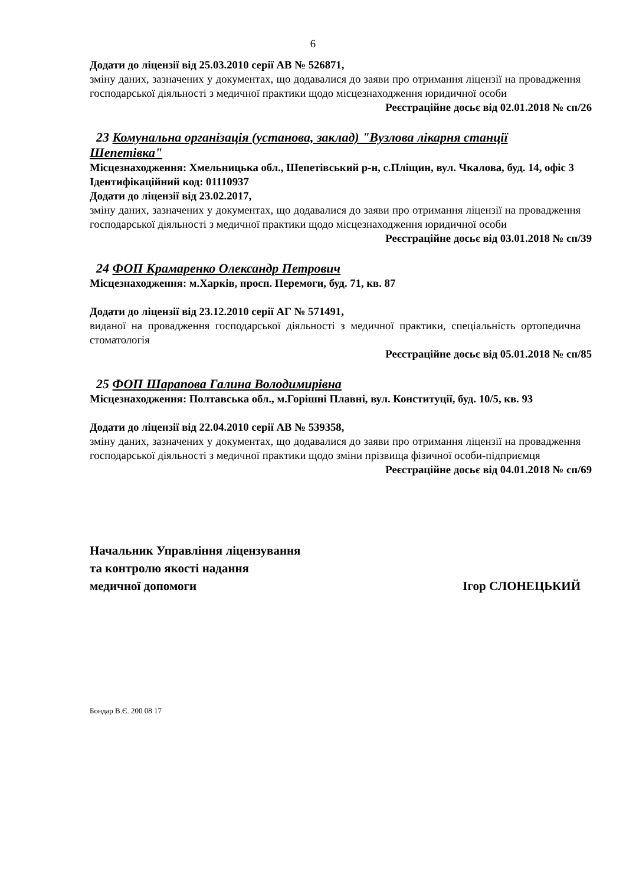6
Додати до ліцензії від 25.03.2010 серії АВ № 526871,
зміну даних, зазначених у документах, що додавалися до заяви про отримання ліцензії на провадження господарської діяльності з медичної практики щодо місцезнаходження юридичної особи
Реєстраційне досьє від 02.01.2018 № сп/26
23 Комунальна організація (установа, заклад) "Вузлова лікарня станції Шепетівка"
Місцезнаходження: Хмельницька обл., Шепетівський р-н, с.Пліщин, вул. Чкалова, буд. 14, офіс 3
Ідентифікаційний код: 01110937
Додати до ліцензії від 23.02.2017,
зміну даних, зазначених у документах, що додавалися до заяви про отримання ліцензії на провадження господарської діяльності з медичної практики щодо місцезнаходження юридичної особи
Реєстраційне досьє від 03.01.2018 № сп/39
24 ФОП Крамаренко Олександр Петрович
Місцезнаходження: м.Харків, просп. Перемоги, буд. 71, кв. 87
Додати до ліцензії від 23.12.2010 серії АГ № 571491,
виданої на провадження господарської діяльності з медичної практики, спеціальність ортопедична стоматологія
Реєстраційне досьє від 05.01.2018 № сп/85
25 ФОП Шарапова Галина Володимирівна
Місцезнаходження: Полтавська обл., м.Горішні Плавні, вул. Конституції, буд. 10/5, кв. 93
Додати до ліцензії від 22.04.2010 серії АВ № 539358,
зміну даних, зазначених у документах, що додавалися до заяви про отримання ліцензії на провадження господарської діяльності з медичної практики щодо зміни прізвища фізичної особи-підприємця
Реєстраційне досьє від 04.01.2018 № сп/69
Начальник Управління ліцензування
та контролю якості надання
медичної допомоги
Ігор СЛОНЕЦЬКИЙ
Бондар В.Є. 200 08 17